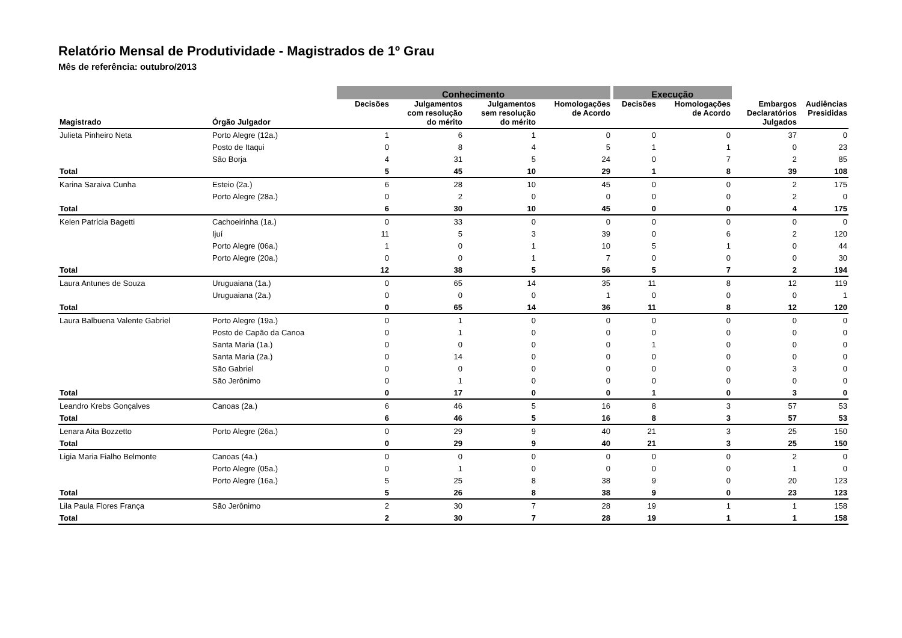Relatório Mensal de Produtividade - Magistrados de 1º Grau
Mês de referência: outubro/2013
| | | Conhecimento | | | | Execução | | | |
| --- | --- | --- | --- | --- | --- | --- | --- | --- | --- |
| Magistrado | Órgão Julgador | Decisões | Julgamentos com resolução do mérito | Julgamentos sem resolução do mérito | Homologações de Acordo | Decisões | Homologações de Acordo | Embargos Declaratórios Julgados | Audiências Presididas |
| Julieta Pinheiro Neta | Porto Alegre (12a.) | 1 | 6 | 1 | 0 | 0 | 0 | 37 | 0 |
| | Posto de Itaqui | 0 | 8 | 4 | 5 | 1 | 1 | 0 | 23 |
| | São Borja | 4 | 31 | 5 | 24 | 0 | 7 | 2 | 85 |
| Total | | 5 | 45 | 10 | 29 | 1 | 8 | 39 | 108 |
| Karina Saraiva Cunha | Esteio (2a.) | 6 | 28 | 10 | 45 | 0 | 0 | 2 | 175 |
| | Porto Alegre (28a.) | 0 | 2 | 0 | 0 | 0 | 0 | 2 | 0 |
| Total | | 6 | 30 | 10 | 45 | 0 | 0 | 4 | 175 |
| Kelen Patrícia Bagetti | Cachoeirinha (1a.) | 0 | 33 | 0 | 0 | 0 | 0 | 0 | 0 |
| | Ijuí | 11 | 5 | 3 | 39 | 0 | 6 | 2 | 120 |
| | Porto Alegre (06a.) | 1 | 0 | 1 | 10 | 5 | 1 | 0 | 44 |
| | Porto Alegre (20a.) | 0 | 0 | 1 | 7 | 0 | 0 | 0 | 30 |
| Total | | 12 | 38 | 5 | 56 | 5 | 7 | 2 | 194 |
| Laura Antunes de Souza | Uruguaiana (1a.) | 0 | 65 | 14 | 35 | 11 | 8 | 12 | 119 |
| | Uruguaiana (2a.) | 0 | 0 | 0 | 1 | 0 | 0 | 0 | 1 |
| Total | | 0 | 65 | 14 | 36 | 11 | 8 | 12 | 120 |
| Laura Balbuena Valente Gabriel | Porto Alegre (19a.) | 0 | 1 | 0 | 0 | 0 | 0 | 0 | 0 |
| | Posto de Capão da Canoa | 0 | 1 | 0 | 0 | 0 | 0 | 0 | 0 |
| | Santa Maria (1a.) | 0 | 0 | 0 | 0 | 1 | 0 | 0 | 0 |
| | Santa Maria (2a.) | 0 | 14 | 0 | 0 | 0 | 0 | 0 | 0 |
| | São Gabriel | 0 | 0 | 0 | 0 | 0 | 0 | 3 | 0 |
| | São Jerônimo | 0 | 1 | 0 | 0 | 0 | 0 | 0 | 0 |
| Total | | 0 | 17 | 0 | 0 | 1 | 0 | 3 | 0 |
| Leandro Krebs Gonçalves | Canoas (2a.) | 6 | 46 | 5 | 16 | 8 | 3 | 57 | 53 |
| Total | | 6 | 46 | 5 | 16 | 8 | 3 | 57 | 53 |
| Lenara Aita Bozzetto | Porto Alegre (26a.) | 0 | 29 | 9 | 40 | 21 | 3 | 25 | 150 |
| Total | | 0 | 29 | 9 | 40 | 21 | 3 | 25 | 150 |
| Ligia Maria Fialho Belmonte | Canoas (4a.) | 0 | 0 | 0 | 0 | 0 | 0 | 2 | 0 |
| | Porto Alegre (05a.) | 0 | 1 | 0 | 0 | 0 | 0 | 1 | 0 |
| | Porto Alegre (16a.) | 5 | 25 | 8 | 38 | 9 | 0 | 20 | 123 |
| Total | | 5 | 26 | 8 | 38 | 9 | 0 | 23 | 123 |
| Lila Paula Flores França | São Jerônimo | 2 | 30 | 7 | 28 | 19 | 1 | 1 | 158 |
| Total | | 2 | 30 | 7 | 28 | 19 | 1 | 1 | 158 |